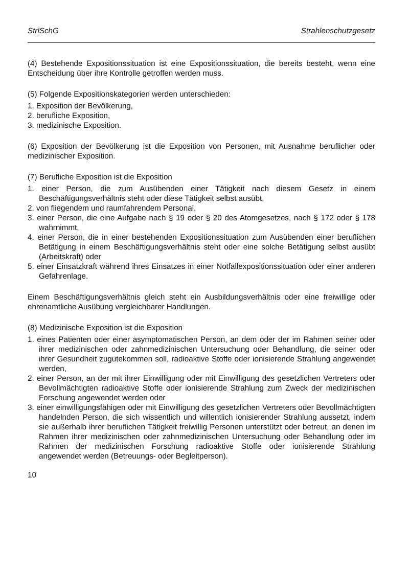StrlSchG Strahlenschutzgesetz
(4) Bestehende Expositionssituation ist eine Expositionssituation, die bereits besteht, wenn eine Entscheidung über ihre Kontrolle getroffen werden muss.
(5) Folgende Expositionskategorien werden unterschieden:
1. Exposition der Bevölkerung,
2. berufliche Exposition,
3. medizinische Exposition.
(6) Exposition der Bevölkerung ist die Exposition von Personen, mit Ausnahme beruflicher oder medizinischer Exposition.
(7) Berufliche Exposition ist die Exposition
1. einer Person, die zum Ausübenden einer Tätigkeit nach diesem Gesetz in einem Beschäftigungsverhältnis steht oder diese Tätigkeit selbst ausübt,
2. von fliegendem und raumfahrendem Personal,
3. einer Person, die eine Aufgabe nach § 19 oder § 20 des Atomgesetzes, nach § 172 oder § 178 wahrnimmt,
4. einer Person, die in einer bestehenden Expositionssituation zum Ausübenden einer beruflichen Betätigung in einem Beschäftigungsverhältnis steht oder eine solche Betätigung selbst ausübt (Arbeitskraft) oder
5. einer Einsatzkraft während ihres Einsatzes in einer Notfallexpositionssituation oder einer anderen Gefahrenlage.
Einem Beschäftigungsverhältnis gleich steht ein Ausbildungsverhältnis oder eine freiwillige oder ehrenamtliche Ausübung vergleichbarer Handlungen.
(8) Medizinische Exposition ist die Exposition
1. eines Patienten oder einer asymptomatischen Person, an dem oder der im Rahmen seiner oder ihrer medizinischen oder zahnmedizinischen Untersuchung oder Behandlung, die seiner oder ihrer Gesundheit zugutekommen soll, radioaktive Stoffe oder ionisierende Strahlung angewendet werden,
2. einer Person, an der mit ihrer Einwilligung oder mit Einwilligung des gesetzlichen Vertreters oder Bevollmächtigten radioaktive Stoffe oder ionisierende Strahlung zum Zweck der medizinischen Forschung angewendet werden oder
3. einer einwilligungsfähigen oder mit Einwilligung des gesetzlichen Vertreters oder Bevollmächtigten handelnden Person, die sich wissentlich und willentlich ionisierender Strahlung aussetzt, indem sie außerhalb ihrer beruflichen Tätigkeit freiwillig Personen unterstützt oder betreut, an denen im Rahmen ihrer medizinischen oder zahnmedizinischen Untersuchung oder Behandlung oder im Rahmen der medizinischen Forschung radioaktive Stoffe oder ionisierende Strahlung angewendet werden (Betreuungs- oder Begleitperson).
10